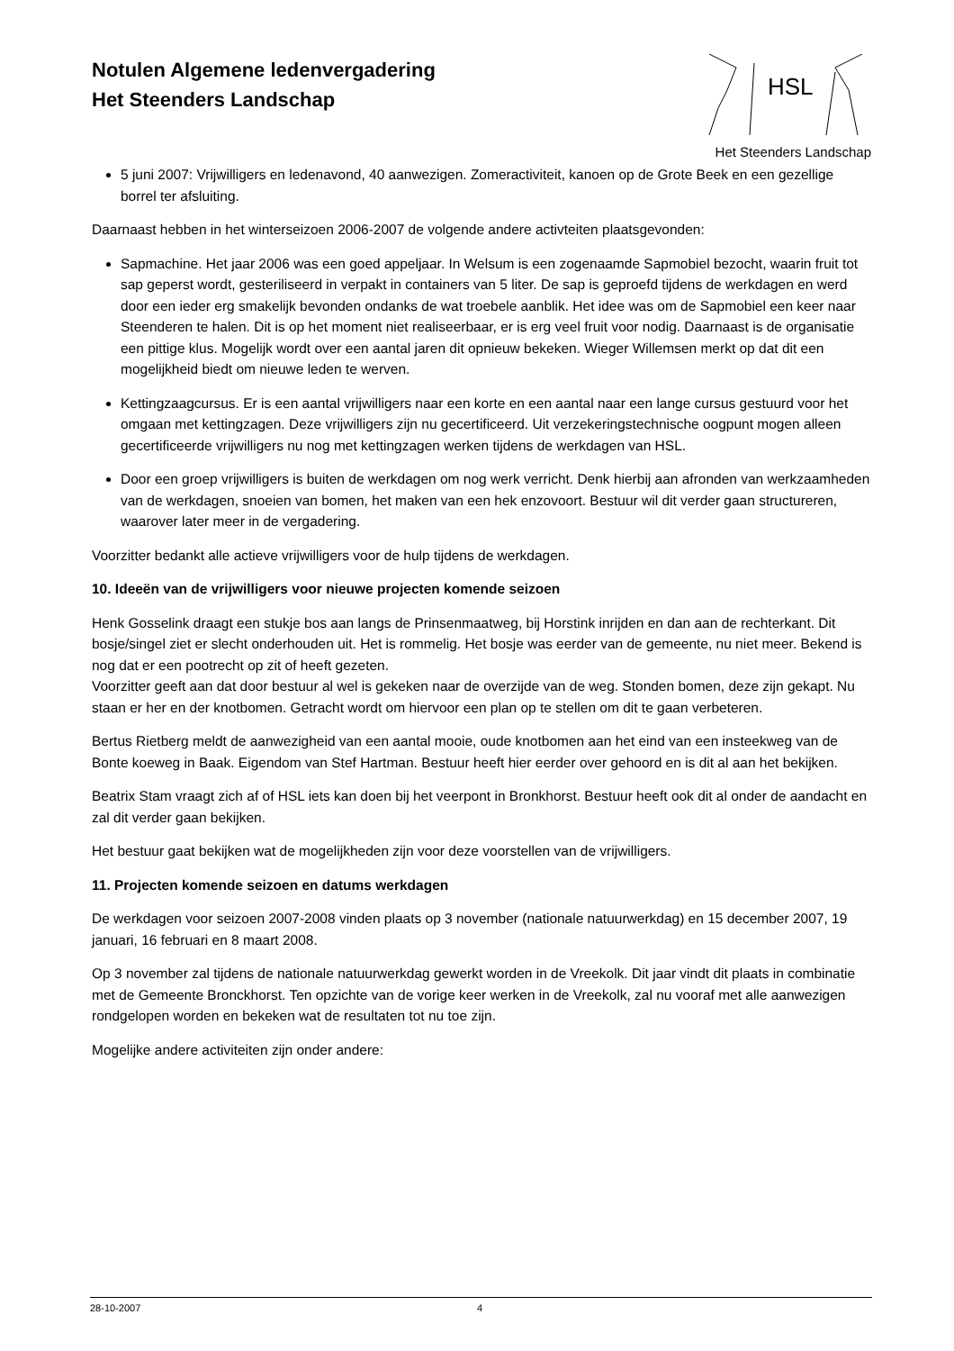Notulen Algemene ledenvergadering
Het Steenders Landschap
HSL
Het Steenders Landschap
5 juni 2007: Vrijwilligers en ledenavond, 40 aanwezigen. Zomeractiviteit, kanoen op de Grote Beek en een gezellige borrel ter afsluiting.
Daarnaast hebben in het winterseizoen 2006-2007 de volgende andere activteiten plaatsgevonden:
Sapmachine. Het jaar 2006 was een goed appeljaar. In Welsum is een zogenaamde Sapmobiel bezocht, waarin fruit tot sap geperst wordt, gesteriliseerd in verpakt in containers van 5 liter. De sap is geproefd tijdens de werkdagen en werd door een ieder erg smakelijk bevonden ondanks de wat troebele aanblik. Het idee was om de Sapmobiel een keer naar Steenderen te halen. Dit is op het moment niet realiseerbaar, er is erg veel fruit voor nodig. Daarnaast is de organisatie een pittige klus. Mogelijk wordt over een aantal jaren dit opnieuw bekeken. Wieger Willemsen merkt op dat dit een mogelijkheid biedt om nieuwe leden te werven.
Kettingzaagcursus. Er is een aantal vrijwilligers naar een korte en een aantal naar een lange cursus gestuurd voor het omgaan met kettingzagen. Deze vrijwilligers zijn nu gecertificeerd. Uit verzekeringstechnische oogpunt mogen alleen gecertificeerde vrijwilligers nu nog met kettingzagen werken tijdens de werkdagen van HSL.
Door een groep vrijwilligers is buiten de werkdagen om nog werk verricht. Denk hierbij aan afronden van werkzaamheden van de werkdagen, snoeien van bomen, het maken van een hek enzovoort. Bestuur wil dit verder gaan structureren, waarover later meer in de vergadering.
Voorzitter bedankt alle actieve vrijwilligers voor de hulp tijdens de werkdagen.
10. Ideeën van de vrijwilligers voor nieuwe projecten komende seizoen
Henk Gosselink draagt een stukje bos aan langs de Prinsenmaatweg, bij Horstink inrijden en dan aan de rechterkant. Dit bosje/singel ziet er slecht onderhouden uit. Het is rommelig. Het bosje was eerder van de gemeente, nu niet meer. Bekend is nog dat er een pootrecht op zit of heeft gezeten.
Voorzitter geeft aan dat door bestuur al wel is gekeken naar de overzijde van de weg. Stonden bomen, deze zijn gekapt. Nu staan er her en der knotbomen. Getracht wordt om hiervoor een plan op te stellen om dit te gaan verbeteren.
Bertus Rietberg meldt de aanwezigheid van een aantal mooie, oude knotbomen aan het eind van een insteekweg van de Bonte koeweg in Baak. Eigendom van Stef Hartman. Bestuur heeft hier eerder over gehoord en is dit al aan het bekijken.
Beatrix Stam vraagt zich af of HSL iets kan doen bij het veerpont in Bronkhorst. Bestuur heeft ook dit al onder de aandacht en zal dit verder gaan bekijken.
Het bestuur gaat bekijken wat de mogelijkheden zijn voor deze voorstellen van de vrijwilligers.
11. Projecten komende seizoen en datums werkdagen
De werkdagen voor seizoen 2007-2008 vinden plaats op 3 november (nationale natuurwerkdag) en 15 december 2007, 19 januari, 16 februari en 8 maart 2008.
Op 3 november zal tijdens de nationale natuurwerkdag gewerkt worden in de Vreekolk. Dit jaar vindt dit plaats in combinatie met de Gemeente Bronckhorst. Ten opzichte van de vorige keer werken in de Vreekolk, zal nu vooraf met alle aanwezigen rondgelopen worden en bekeken wat de resultaten tot nu toe zijn.
Mogelijke andere activiteiten zijn onder andere:
28-10-2007 4